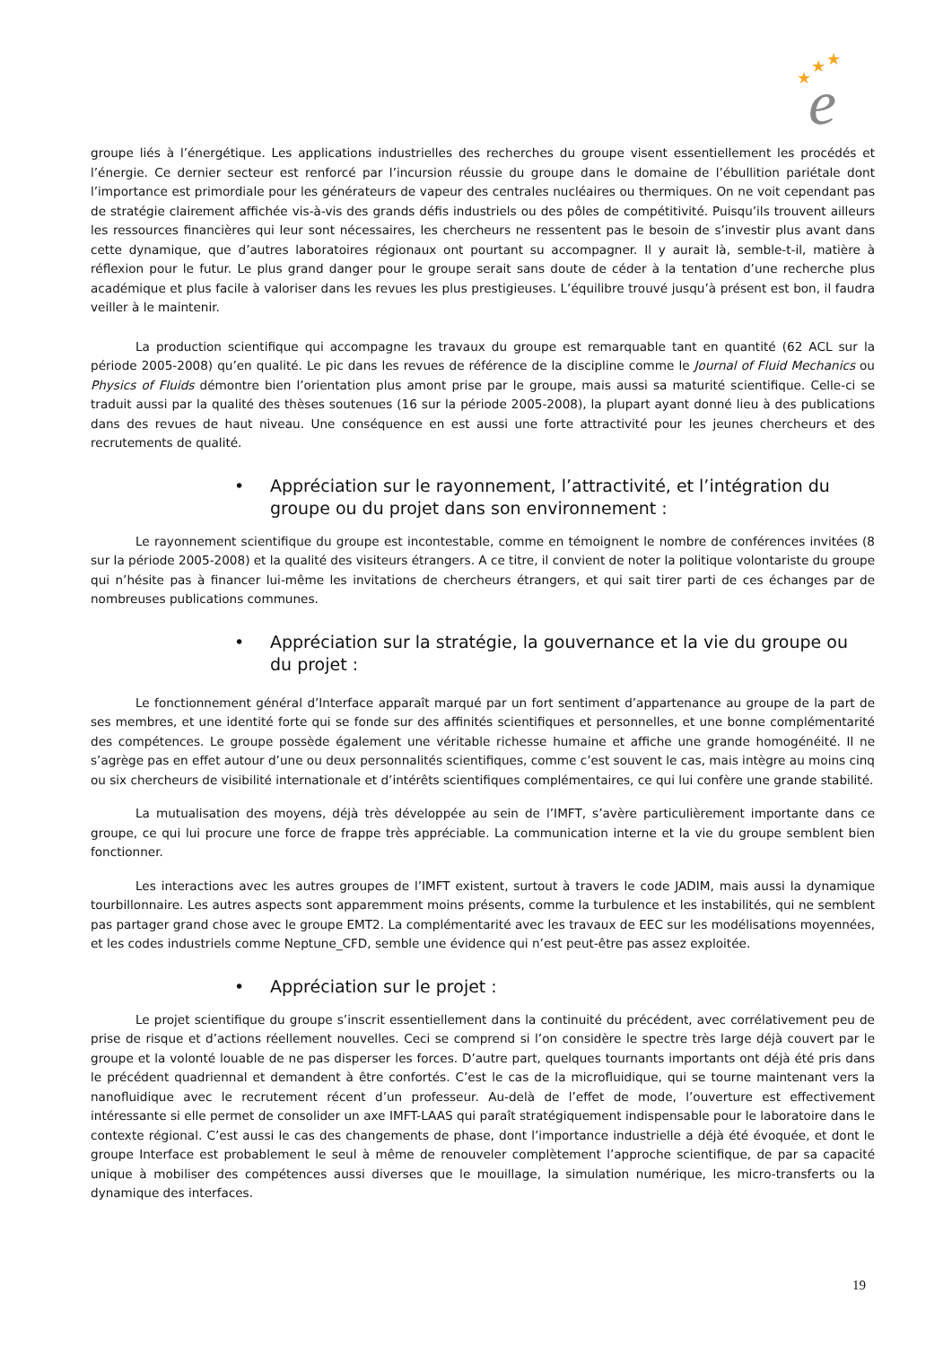★
★
★
e
groupe liés à l’énergétique. Les applications industrielles des recherches du groupe visent essentiellement les procédés et l’énergie. Ce dernier secteur est renforcé par l’incursion réussie du groupe dans le domaine de l’ébullition pariétale dont l’importance est primordiale pour les générateurs de vapeur des centrales nucléaires ou thermiques. On ne voit cependant pas de stratégie clairement affichée vis-à-vis des grands défis industriels ou des pôles de compétitivité. Puisqu’ils trouvent ailleurs les ressources financières qui leur sont nécessaires, les chercheurs ne ressentent pas le besoin de s’investir plus avant dans cette dynamique, que d’autres laboratoires régionaux ont pourtant su accompagner. Il y aurait là, semble-t-il, matière à réflexion pour le futur. Le plus grand danger pour le groupe serait sans doute de céder à la tentation d’une recherche plus académique et plus facile à valoriser dans les revues les plus prestigieuses. L’équilibre trouvé jusqu’à présent est bon, il faudra veiller à le maintenir.
La production scientifique qui accompagne les travaux du groupe est remarquable tant en quantité (62 ACL sur la période 2005-2008) qu’en qualité. Le pic dans les revues de référence de la discipline comme le Journal of Fluid Mechanics ou Physics of Fluids démontre bien l’orientation plus amont prise par le groupe, mais aussi sa maturité scientifique. Celle-ci se traduit aussi par la qualité des thèses soutenues (16 sur la période 2005-2008), la plupart ayant donné lieu à des publications dans des revues de haut niveau. Une conséquence en est aussi une forte attractivité pour les jeunes chercheurs et des recrutements de qualité.
• Appréciation sur le rayonnement, l’attractivité, et l’intégration du groupe ou du projet dans son environnement :
Le rayonnement scientifique du groupe est incontestable, comme en témoignent le nombre de conférences invitées (8 sur la période 2005-2008) et la qualité des visiteurs étrangers. A ce titre, il convient de noter la politique volontariste du groupe qui n’hésite pas à financer lui-même les invitations de chercheurs étrangers, et qui sait tirer parti de ces échanges par de nombreuses publications communes.
• Appréciation sur la stratégie, la gouvernance et la vie du groupe ou du projet :
Le fonctionnement général d’Interface apparaît marqué par un fort sentiment d’appartenance au groupe de la part de ses membres, et une identité forte qui se fonde sur des affinités scientifiques et personnelles, et une bonne complémentarité des compétences. Le groupe possède également une véritable richesse humaine et affiche une grande homogénéité. Il ne s’agrège pas en effet autour d’une ou deux personnalités scientifiques, comme c’est souvent le cas, mais intègre au moins cinq ou six chercheurs de visibilité internationale et d’intérêts scientifiques complémentaires, ce qui lui confère une grande stabilité.
La mutualisation des moyens, déjà très développée au sein de l’IMFT, s’avère particulièrement importante dans ce groupe, ce qui lui procure une force de frappe très appréciable. La communication interne et la vie du groupe semblent bien fonctionner.
Les interactions avec les autres groupes de l’IMFT existent, surtout à travers le code JADIM, mais aussi la dynamique tourbillonnaire. Les autres aspects sont apparemment moins présents, comme la turbulence et les instabilités, qui ne semblent pas partager grand chose avec le groupe EMT2. La complémentarité avec les travaux de EEC sur les modélisations moyennées, et les codes industriels comme Neptune_CFD, semble une évidence qui n’est peut-être pas assez exploitée.
• Appréciation sur le projet :
Le projet scientifique du groupe s’inscrit essentiellement dans la continuité du précédent, avec corrélativement peu de prise de risque et d’actions réellement nouvelles. Ceci se comprend si l’on considère le spectre très large déjà couvert par le groupe et la volonté louable de ne pas disperser les forces. D’autre part, quelques tournants importants ont déjà été pris dans le précédent quadriennal et demandent à être confortés. C’est le cas de la microfluidique, qui se tourne maintenant vers la nanofluidique avec le recrutement récent d’un professeur. Au-delà de l’effet de mode, l’ouverture est effectivement intéressante si elle permet de consolider un axe IMFT-LAAS qui paraît stratégiquement indispensable pour le laboratoire dans le contexte régional. C’est aussi le cas des changements de phase, dont l’importance industrielle a déjà été évoquée, et dont le groupe Interface est probablement le seul à même de renouveler complètement l’approche scientifique, de par sa capacité unique à mobiliser des compétences aussi diverses que le mouillage, la simulation numérique, les micro-transferts ou la dynamique des interfaces.
19